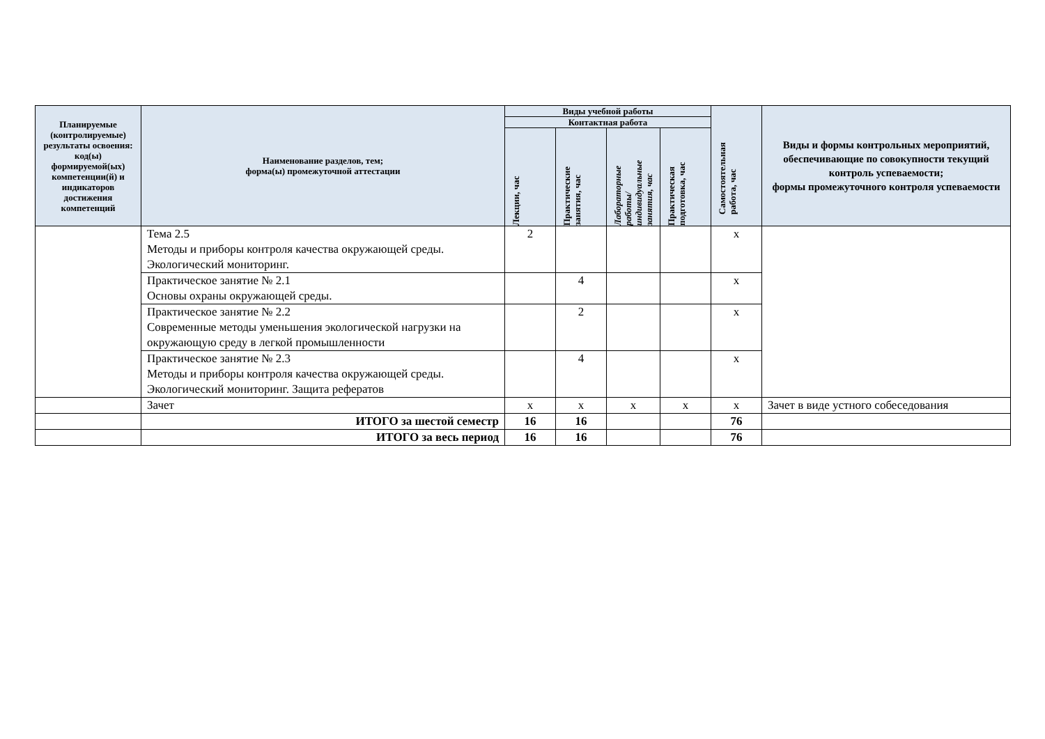| Планируемые (контролируемые) результаты освоения: код(ы) формируемой(ых) компетенции(й) и индикаторов достижения компетенций | Наименование разделов, тем; форма(ы) промежуточной аттестации | Виды учебной работы | | | | Самостоятельная работа, час | Виды и формы контрольных мероприятий, обеспечивающие по совокупности текущий контроль успеваемости; формы промежуточного контроля успеваемости |
| --- | --- | --- | --- | --- | --- | --- | --- |
| | | Контактная работа | | | | | |
| | | Лекции, час | Практические занятия, час | Лабораторные работы/ индивидуальные занятия, час | Практическая подготовка, час | | |
| | Тема 2.5 Методы и приборы контроля качества окружающей среды. Экологический мониторинг. | 2 | | | | х | |
| | Практическое занятие № 2.1 Основы охраны окружающей среды. | | 4 | | | х | |
| | Практическое занятие № 2.2 Современные методы уменьшения экологической нагрузки на окружающую среду в легкой промышленности | | 2 | | | х | |
| | Практическое занятие № 2.3 Методы и приборы контроля качества окружающей среды. Экологический мониторинг. Защита рефератов | | 4 | | | х | |
| | Зачет | х | х | х | х | х | Зачет в виде устного собеседования |
| | ИТОГО за шестой семестр | 16 | 16 | | | 76 | |
| | ИТОГО за весь период | 16 | 16 | | | 76 | |